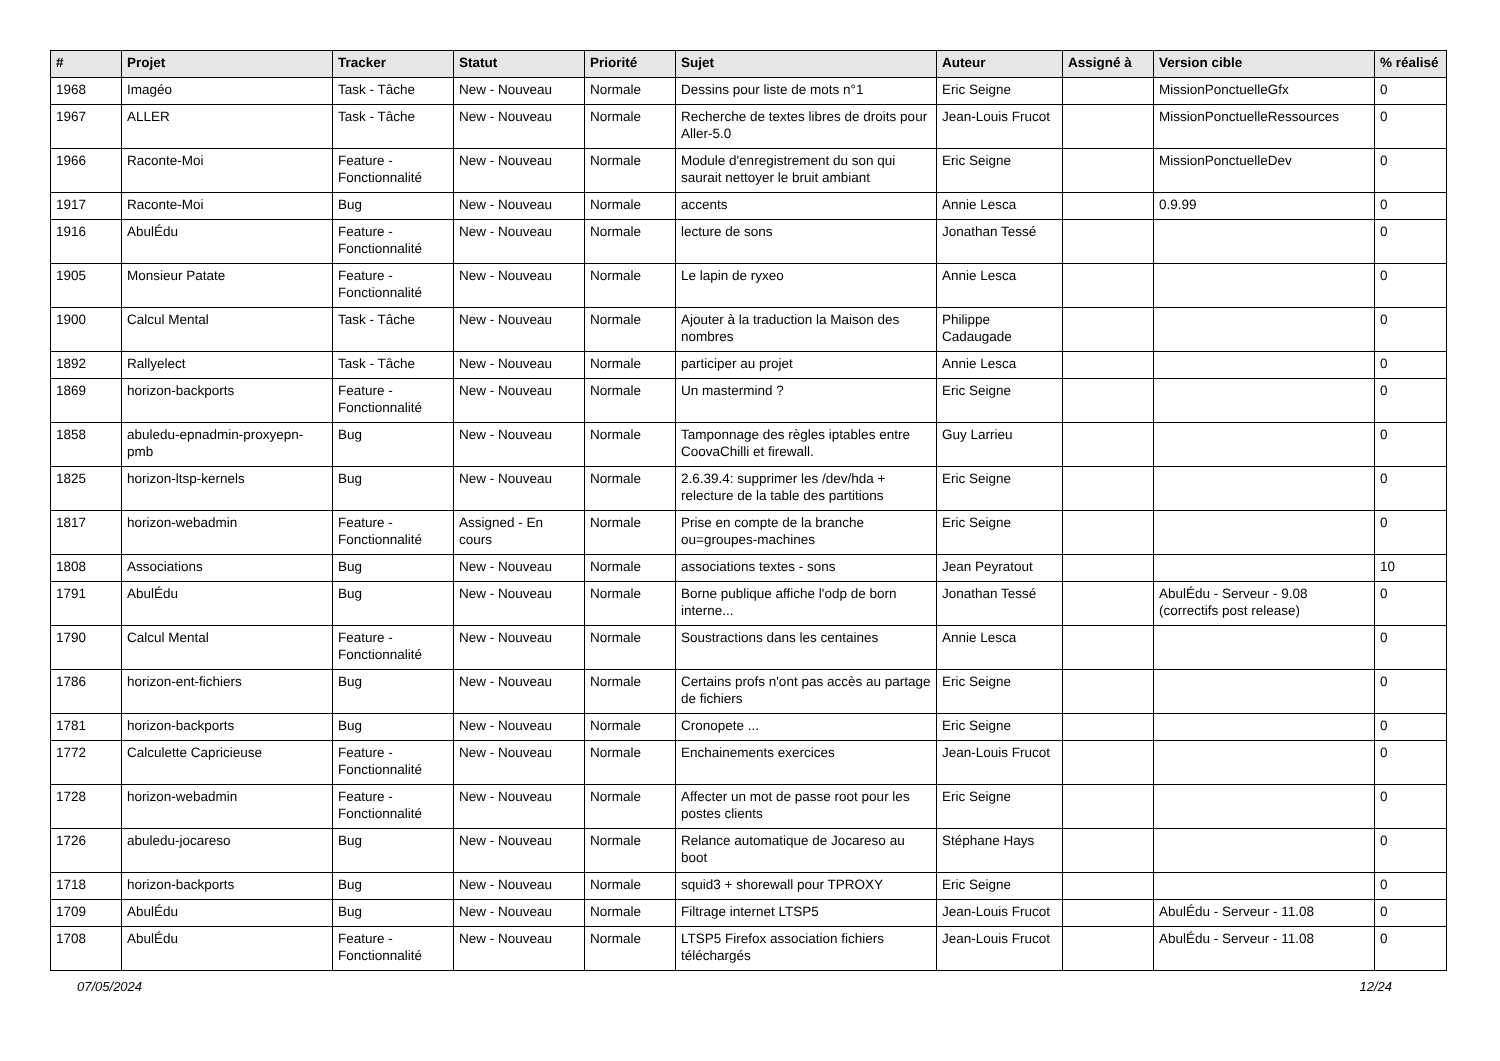| # | Projet | Tracker | Statut | Priorité | Sujet | Auteur | Assigné à | Version cible | % réalisé |
| --- | --- | --- | --- | --- | --- | --- | --- | --- | --- |
| 1968 | Imagéo | Task - Tâche | New - Nouveau | Normale | Dessins pour liste de mots n°1 | Eric Seigne | | MissionPonctuelleGfx | 0 |
| 1967 | ALLER | Task - Tâche | New - Nouveau | Normale | Recherche de textes libres de droits pour Aller-5.0 | Jean-Louis Frucot | | MissionPonctuelleRessources | 0 |
| 1966 | Raconte-Moi | Feature - Fonctionnalité | New - Nouveau | Normale | Module d'enregistrement du son qui saurait nettoyer le bruit ambiant | Eric Seigne | | MissionPonctuelleDev | 0 |
| 1917 | Raconte-Moi | Bug | New - Nouveau | Normale | accents | Annie Lesca | | 0.9.99 | 0 |
| 1916 | AbulÉdu | Feature - Fonctionnalité | New - Nouveau | Normale | lecture de sons | Jonathan Tessé | | | 0 |
| 1905 | Monsieur Patate | Feature - Fonctionnalité | New - Nouveau | Normale | Le lapin de ryxeo | Annie Lesca | | | 0 |
| 1900 | Calcul Mental | Task - Tâche | New - Nouveau | Normale | Ajouter à la traduction la Maison des nombres | Philippe Cadaugade | | | 0 |
| 1892 | Rallyelect | Task - Tâche | New - Nouveau | Normale | participer au projet | Annie Lesca | | | 0 |
| 1869 | horizon-backports | Feature - Fonctionnalité | New - Nouveau | Normale | Un mastermind ? | Eric Seigne | | | 0 |
| 1858 | abuledu-epnadmin-proxyepn-pmb | Bug | New - Nouveau | Normale | Tamponnage des règles iptables entre CoovaChilli et firewall. | Guy Larrieu | | | 0 |
| 1825 | horizon-ltsp-kernels | Bug | New - Nouveau | Normale | 2.6.39.4: supprimer les /dev/hda + relecture de la table des partitions | Eric Seigne | | | 0 |
| 1817 | horizon-webadmin | Feature - Fonctionnalité | Assigned - En cours | Normale | Prise en compte de la branche ou=groupes-machines | Eric Seigne | | | 0 |
| 1808 | Associations | Bug | New - Nouveau | Normale | associations textes - sons | Jean Peyratout | | | 10 |
| 1791 | AbulÉdu | Bug | New - Nouveau | Normale | Borne publique affiche l'odp de born interne... | Jonathan Tessé | | AbulÉdu - Serveur - 9.08 (correctifs post release) | 0 |
| 1790 | Calcul Mental | Feature - Fonctionnalité | New - Nouveau | Normale | Soustractions dans les centaines | Annie Lesca | | | 0 |
| 1786 | horizon-ent-fichiers | Bug | New - Nouveau | Normale | Certains profs n'ont pas accès au partage de fichiers | Eric Seigne | | | 0 |
| 1781 | horizon-backports | Bug | New - Nouveau | Normale | Cronopete ... | Eric Seigne | | | 0 |
| 1772 | Calculette Capricieuse | Feature - Fonctionnalité | New - Nouveau | Normale | Enchainements exercices | Jean-Louis Frucot | | | 0 |
| 1728 | horizon-webadmin | Feature - Fonctionnalité | New - Nouveau | Normale | Affecter un mot de passe root pour les postes clients | Eric Seigne | | | 0 |
| 1726 | abuledu-jocareso | Bug | New - Nouveau | Normale | Relance automatique de Jocareso au boot | Stéphane Hays | | | 0 |
| 1718 | horizon-backports | Bug | New - Nouveau | Normale | squid3 + shorewall pour TPROXY | Eric Seigne | | | 0 |
| 1709 | AbulÉdu | Bug | New - Nouveau | Normale | Filtrage internet LTSP5 | Jean-Louis Frucot | | AbulÉdu - Serveur - 11.08 | 0 |
| 1708 | AbulÉdu | Feature - Fonctionnalité | New - Nouveau | Normale | LTSP5 Firefox association fichiers téléchargés | Jean-Louis Frucot | | AbulÉdu - Serveur - 11.08 | 0 |
07/05/2024 12/24